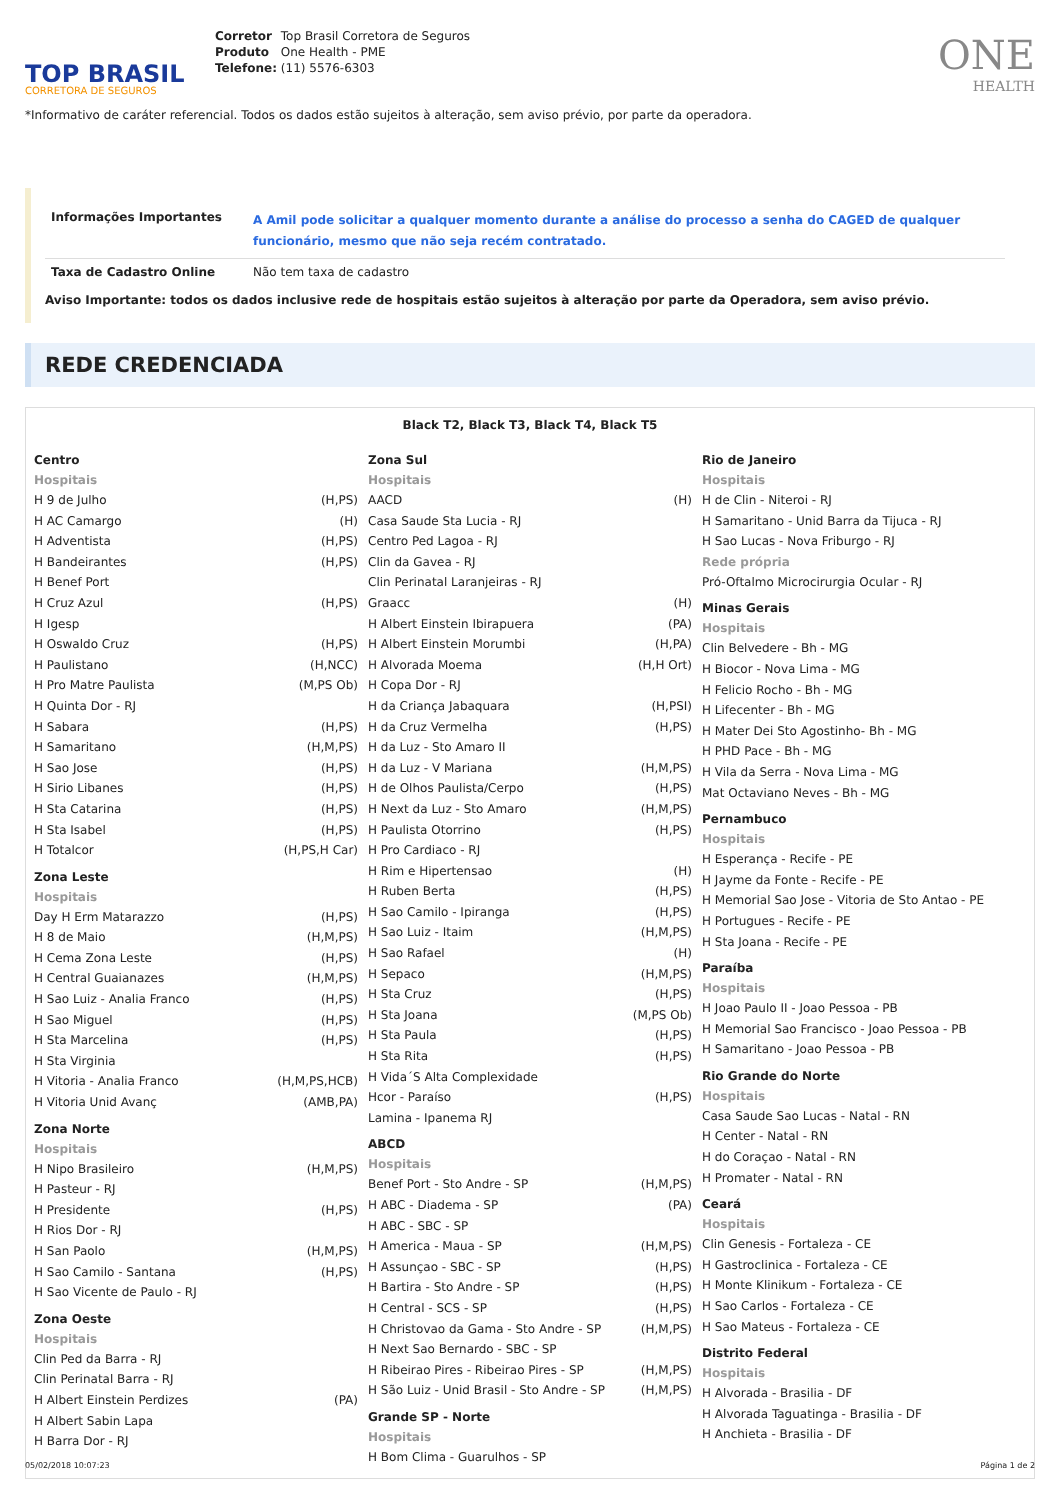TOP BRASIL
CORRETORA DE SEGUROS
Corretor Top Brasil Corretora de Seguros
Produto One Health - PME
Telefone: (11) 5576-6303
ONE
HEALTH
*Informativo de caráter referencial. Todos os dados estão sujeitos à alteração, sem aviso prévio, por parte da operadora.
| Informações Importantes | A Amil pode solicitar a qualquer momento durante a análise do processo a senha do CAGED de qualquer funcionário, mesmo que não seja recém contratado. |
| Taxa de Cadastro Online | Não tem taxa de cadastro |
Aviso Importante: todos os dados inclusive rede de hospitais estão sujeitos à alteração por parte da Operadora, sem aviso prévio.
REDE CREDENCIADA
Black T2, Black T3, Black T4, Black T5
Centro
Hospitais
H 9 de Julho (H,PS)
H AC Camargo (H)
H Adventista (H,PS)
H Bandeirantes (H,PS)
H Benef Port
H Cruz Azul (H,PS)
H Igesp
H Oswaldo Cruz (H,PS)
H Paulistano (H,NCC)
H Pro Matre Paulista (M,PS Ob)
H Quinta Dor - RJ
H Sabara (H,PS)
H Samaritano (H,M,PS)
H Sao Jose (H,PS)
H Sirio Libanes (H,PS)
H Sta Catarina (H,PS)
H Sta Isabel (H,PS)
H Totalcor (H,PS,H Car)
Zona Leste
Hospitais
Day H Erm Matarazzo (H,PS)
H 8 de Maio (H,M,PS)
H Cema Zona Leste (H,PS)
H Central Guaianazes (H,M,PS)
H Sao Luiz - Analia Franco (H,PS)
H Sao Miguel (H,PS)
H Sta Marcelina (H,PS)
H Sta Virginia
H Vitoria - Analia Franco (H,M,PS,HCB)
H Vitoria Unid Avanç (AMB,PA)
Zona Norte
Hospitais
H Nipo Brasileiro (H,M,PS)
H Pasteur - RJ
H Presidente (H,PS)
H Rios Dor - RJ
H San Paolo (H,M,PS)
H Sao Camilo - Santana (H,PS)
H Sao Vicente de Paulo - RJ
Zona Oeste
Hospitais
Clin Ped da Barra - RJ
Clin Perinatal Barra - RJ
H Albert Einstein Perdizes (PA)
H Albert Sabin Lapa
H Barra Dor - RJ
Zona Sul
Hospitais
AACD (H)
Casa Saude Sta Lucia - RJ
Centro Ped Lagoa - RJ
Clin da Gavea - RJ
Clin Perinatal Laranjeiras - RJ
Graacc (H)
H Albert Einstein Ibirapuera (PA)
H Albert Einstein Morumbi (H,PA)
H Alvorada Moema (H,H Ort)
H Copa Dor - RJ
H da Criança Jabaquara (H,PSI)
H da Cruz Vermelha (H,PS)
H da Luz - Sto Amaro II
H da Luz - V Mariana (H,M,PS)
H de Olhos Paulista/Cerpo (H,PS)
H Next da Luz - Sto Amaro (H,M,PS)
H Paulista Otorrino (H,PS)
H Pro Cardiaco - RJ
H Rim e Hipertensao (H)
H Ruben Berta (H,PS)
H Sao Camilo - Ipiranga (H,PS)
H Sao Luiz - Itaim (H,M,PS)
H Sao Rafael (H)
H Sepaco (H,M,PS)
H Sta Cruz (H,PS)
H Sta Joana (M,PS Ob)
H Sta Paula (H,PS)
H Sta Rita (H,PS)
H Vida´S Alta Complexidade
Hcor - Paraíso (H,PS)
Lamina - Ipanema RJ
ABCD
Hospitais
Benef Port - Sto Andre - SP (H,M,PS)
H ABC - Diadema - SP (PA)
H ABC - SBC - SP
H America - Maua - SP (H,M,PS)
H Assunçao - SBC - SP (H,PS)
H Bartira - Sto Andre - SP (H,PS)
H Central - SCS - SP (H,PS)
H Christovao da Gama - Sto Andre - SP (H,M,PS)
H Next Sao Bernardo - SBC - SP
H Ribeirao Pires - Ribeirao Pires - SP (H,M,PS)
H São Luiz - Unid Brasil - Sto Andre - SP (H,M,PS)
Grande SP - Norte
Hospitais
H Bom Clima - Guarulhos - SP
Rio de Janeiro
Hospitais
H de Clin - Niteroi - RJ
H Samaritano - Unid Barra da Tijuca - RJ
H Sao Lucas - Nova Friburgo - RJ
Rede própria
Pró-Oftalmo Microcirurgia Ocular - RJ
Minas Gerais
Hospitais
Clin Belvedere - Bh - MG
H Biocor - Nova Lima - MG
H Felicio Rocho - Bh - MG
H Lifecenter - Bh - MG
H Mater Dei Sto Agostinho- Bh - MG
H PHD Pace - Bh - MG
H Vila da Serra - Nova Lima - MG
Mat Octaviano Neves - Bh - MG
Pernambuco
Hospitais
H Esperança - Recife - PE
H Jayme da Fonte - Recife - PE
H Memorial Sao Jose - Vitoria de Sto Antao - PE
H Portugues - Recife - PE
H Sta Joana - Recife - PE
Paraíba
Hospitais
H Joao Paulo II - Joao Pessoa - PB
H Memorial Sao Francisco - Joao Pessoa - PB
H Samaritano - Joao Pessoa - PB
Rio Grande do Norte
Hospitais
Casa Saude Sao Lucas - Natal - RN
H Center - Natal - RN
H do Coraçao - Natal - RN
H Promater - Natal - RN
Ceará
Hospitais
Clin Genesis - Fortaleza - CE
H Gastroclinica - Fortaleza - CE
H Monte Klinikum - Fortaleza - CE
H Sao Carlos - Fortaleza - CE
H Sao Mateus - Fortaleza - CE
Distrito Federal
Hospitais
H Alvorada - Brasilia - DF
H Alvorada Taguatinga - Brasilia - DF
H Anchieta - Brasilia - DF
05/02/2018 10:07:23 Página 1 de 2